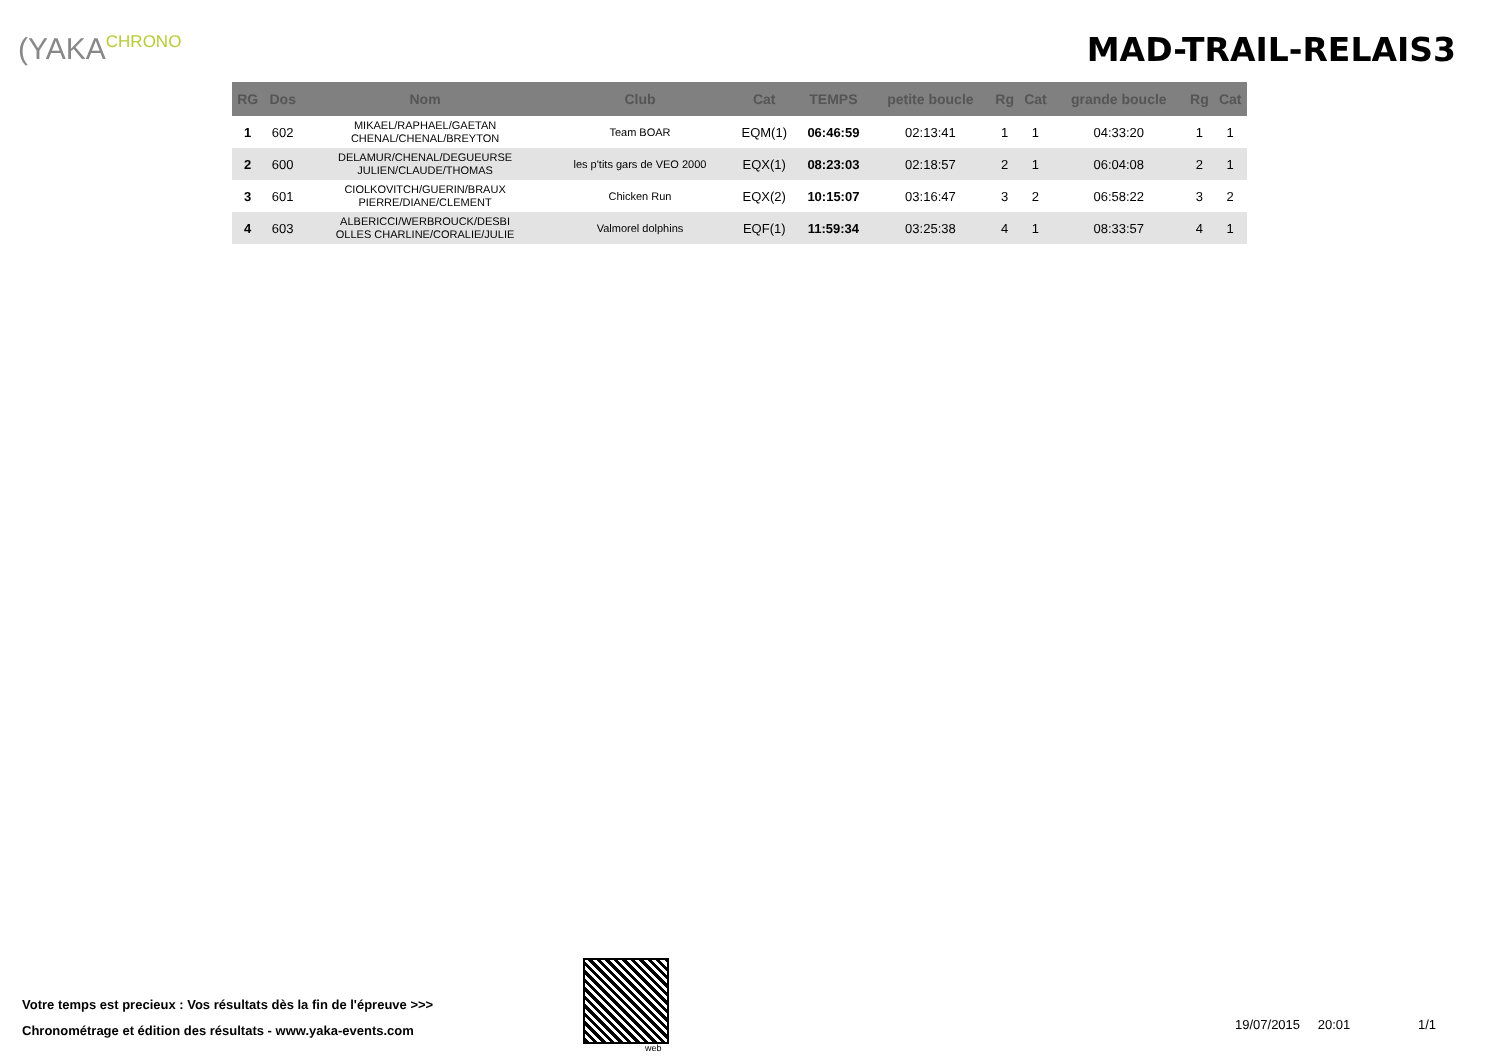(YAKACHRONO
MAD-TRAIL-RELAIS3
| RG | Dos | Nom | Club | Cat | TEMPS | petite boucle | Rg | Cat | grande boucle | Rg | Cat |
| --- | --- | --- | --- | --- | --- | --- | --- | --- | --- | --- | --- |
| 1 | 602 | MIKAEL/RAPHAEL/GAETAN CHENAL/CHENAL/BREYTON | Team BOAR | EQM(1) | 06:46:59 | 02:13:41 | 1 | 1 | 04:33:20 | 1 | 1 |
| 2 | 600 | DELAMUR/CHENAL/DEGUEURSE JULIEN/CLAUDE/THOMAS | les p'tits gars de VEO 2000 | EQX(1) | 08:23:03 | 02:18:57 | 2 | 1 | 06:04:08 | 2 | 1 |
| 3 | 601 | CIOLKOVITCH/GUERIN/BRAUX PIERRE/DIANE/CLEMENT | Chicken Run | EQX(2) | 10:15:07 | 03:16:47 | 3 | 2 | 06:58:22 | 3 | 2 |
| 4 | 603 | ALBERICCI/WERBROUCK/DESBI OLLES CHARLINE/CORALIE/JULIE | Valmorel dolphins | EQF(1) | 11:59:34 | 03:25:38 | 4 | 1 | 08:33:57 | 4 | 1 |
Votre temps est precieux : Vos résultats dès la fin de l'épreuve >>>
Chronométrage et édition des résultats - www.yaka-events.com
web
19/07/2015 20:01 1/1